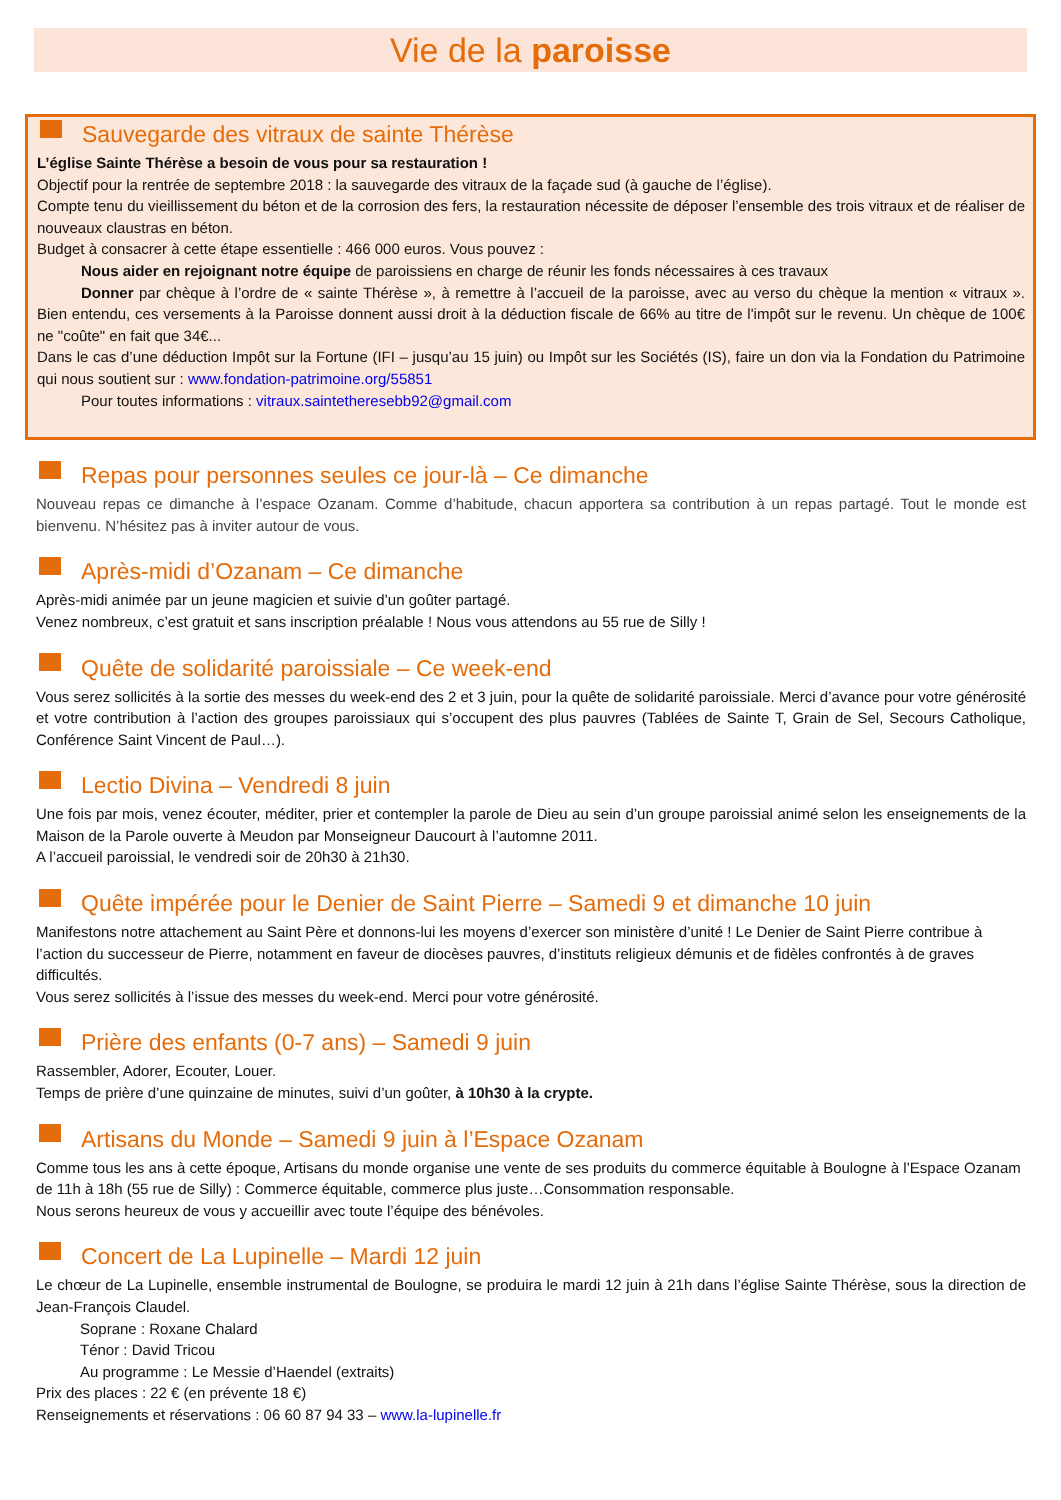Vie de la paroisse
Sauvegarde des vitraux de sainte Thérèse
L’église Sainte Thérèse a besoin de vous pour sa restauration !
Objectif pour la rentrée de septembre 2018 : la sauvegarde des vitraux de la façade sud (à gauche de l’église).
Compte tenu du vieillissement du béton et de la corrosion des fers, la restauration nécessite de déposer l’ensemble des trois vitraux et de réaliser de nouveaux claustras en béton.
Budget à consacrer à cette étape essentielle : 466 000 euros. Vous pouvez :
Nous aider en rejoignant notre équipe de paroissiens en charge de réunir les fonds nécessaires à ces travaux
Donner par chèque à l’ordre de « sainte Thérèse », à remettre à l’accueil de la paroisse, avec au verso du chèque la mention « vitraux ». Bien entendu, ces versements à la Paroisse donnent aussi droit à la déduction fiscale de 66% au titre de l'impôt sur le revenu. Un chèque de 100€ ne "coûte" en fait que 34€...
Dans le cas d’une déduction Impôt sur la Fortune (IFI – jusqu’au 15 juin) ou Impôt sur les Sociétés (IS), faire un don via la Fondation du Patrimoine qui nous soutient sur : www.fondation-patrimoine.org/55851
Pour toutes informations : vitraux.saintetheresebb92@gmail.com
Repas pour personnes seules ce jour-là – Ce dimanche
Nouveau repas ce dimanche à l’espace Ozanam. Comme d’habitude, chacun apportera sa contribution à un repas partagé. Tout le monde est bienvenu. N’hésitez pas à inviter autour de vous.
Après-midi d’Ozanam – Ce dimanche
Après-midi animée par un jeune magicien et suivie d’un goûter partagé.
Venez nombreux, c’est gratuit et sans inscription préalable ! Nous vous attendons au 55 rue de Silly !
Quête de solidarité paroissiale – Ce week-end
Vous serez sollicités à la sortie des messes du week-end des 2 et 3 juin, pour la quête de solidarité paroissiale. Merci d’avance pour votre générosité et votre contribution à l’action des groupes paroissiaux qui s’occupent des plus pauvres (Tablées de Sainte T, Grain de Sel, Secours Catholique, Conférence Saint Vincent de Paul…).
Lectio Divina – Vendredi 8 juin
Une fois par mois, venez écouter, méditer, prier et contempler la parole de Dieu au sein d’un groupe paroissial animé selon les enseignements de la Maison de la Parole ouverte à Meudon par Monseigneur Daucourt à l’automne 2011.
A l’accueil paroissial, le vendredi soir de 20h30 à 21h30.
Quête impérée pour le Denier de Saint Pierre – Samedi 9 et dimanche 10 juin
Manifestons notre attachement au Saint Père et donnons-lui les moyens d’exercer son ministère d’unité ! Le Denier de Saint Pierre contribue à l’action du successeur de Pierre, notamment en faveur de diocèses pauvres, d’instituts religieux démunis et de fidèles confrontés à de graves difficultés.
Vous serez sollicités à l’issue des messes du week-end. Merci pour votre générosité.
Prière des enfants (0-7 ans) – Samedi 9 juin
Rassembler, Adorer, Ecouter, Louer.
Temps de prière d’une quinzaine de minutes, suivi d’un goûter, à 10h30 à la crypte.
Artisans du Monde – Samedi 9 juin à l’Espace Ozanam
Comme tous les ans à cette époque, Artisans du monde organise une vente de ses produits du commerce équitable à Boulogne à l’Espace Ozanam de 11h à 18h (55 rue de Silly) : Commerce équitable, commerce plus juste…Consommation responsable.
Nous serons heureux de vous y accueillir avec toute l’équipe des bénévoles.
Concert de La Lupinelle – Mardi 12 juin
Le chœur de La Lupinelle, ensemble instrumental de Boulogne, se produira le mardi 12 juin à 21h dans l’église Sainte Thérèse, sous la direction de Jean-François Claudel.
Soprane : Roxane Chalard
Ténor : David Tricou
Au programme : Le Messie d’Haendel (extraits)
Prix des places : 22 € (en prévente 18 €)
Renseignements et réservations : 06 60 87 94 33 – www.la-lupinelle.fr